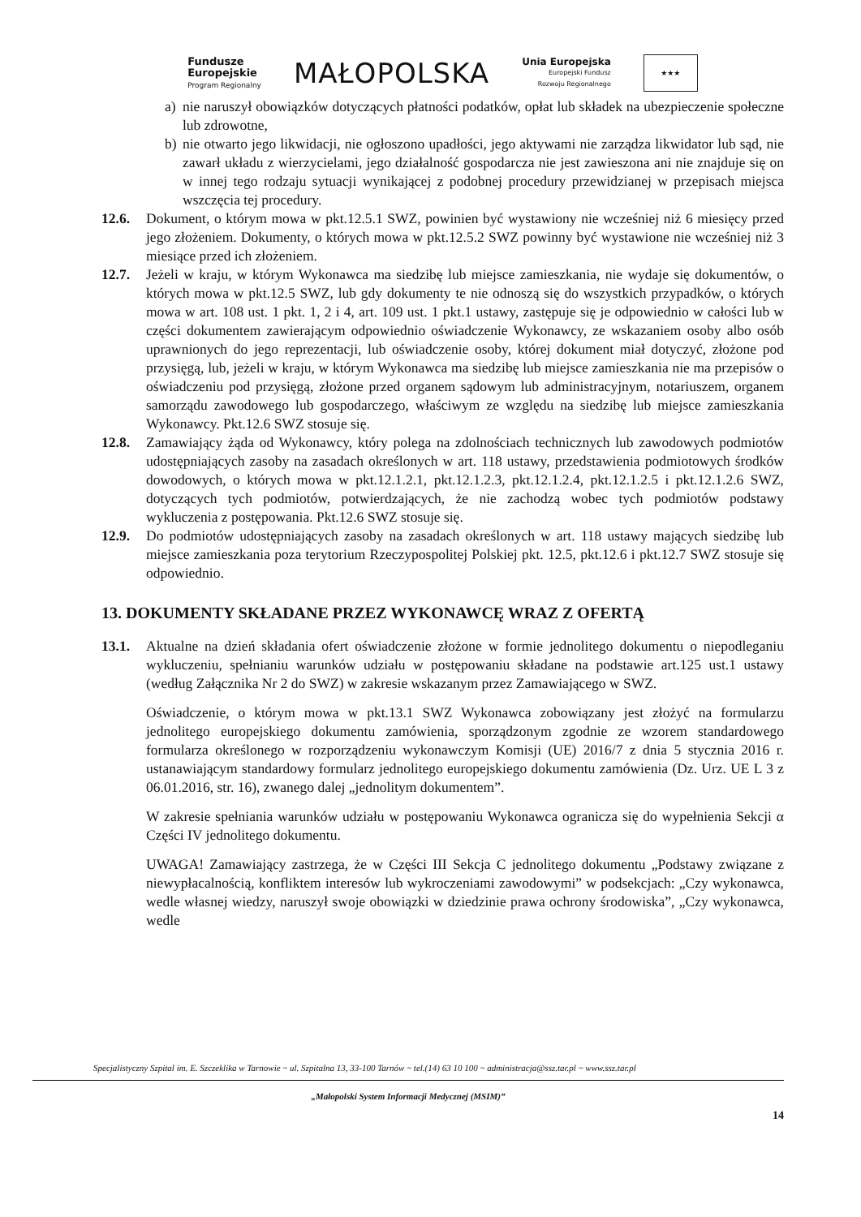Fundusze
Europejskie
Program Regionalny
MAŁOPOLSKA
Unia Europejska
Europejski Fundusz
Rozwoju Regionalnego
★★★
a) nie naruszył obowiązków dotyczących płatności podatków, opłat lub składek na ubezpieczenie społeczne lub zdrowotne,
b) nie otwarto jego likwidacji, nie ogłoszono upadłości, jego aktywami nie zarządza likwidator lub sąd, nie zawarł układu z wierzycielami, jego działalność gospodarcza nie jest zawieszona ani nie znajduje się on w innej tego rodzaju sytuacji wynikającej z podobnej procedury przewidzianej w przepisach miejsca wszczęcia tej procedury.
12.6. Dokument, o którym mowa w pkt.12.5.1 SWZ, powinien być wystawiony nie wcześniej niż 6 miesięcy przed jego złożeniem. Dokumenty, o których mowa w pkt.12.5.2 SWZ powinny być wystawione nie wcześniej niż 3 miesiące przed ich złożeniem.
12.7. Jeżeli w kraju, w którym Wykonawca ma siedzibę lub miejsce zamieszkania, nie wydaje się dokumentów, o których mowa w pkt.12.5 SWZ, lub gdy dokumenty te nie odnoszą się do wszystkich przypadków, o których mowa w art. 108 ust. 1 pkt. 1, 2 i 4, art. 109 ust. 1 pkt.1 ustawy, zastępuje się je odpowiednio w całości lub w części dokumentem zawierającym odpowiednio oświadczenie Wykonawcy, ze wskazaniem osoby albo osób uprawnionych do jego reprezentacji, lub oświadczenie osoby, której dokument miał dotyczyć, złożone pod przysięgą, lub, jeżeli w kraju, w którym Wykonawca ma siedzibę lub miejsce zamieszkania nie ma przepisów o oświadczeniu pod przysięgą, złożone przed organem sądowym lub administracyjnym, notariuszem, organem samorządu zawodowego lub gospodarczego, właściwym ze względu na siedzibę lub miejsce zamieszkania Wykonawcy. Pkt.12.6 SWZ stosuje się.
12.8. Zamawiający żąda od Wykonawcy, który polega na zdolnościach technicznych lub zawodowych podmiotów udostępniających zasoby na zasadach określonych w art. 118 ustawy, przedstawienia podmiotowych środków dowodowych, o których mowa w pkt.12.1.2.1, pkt.12.1.2.3, pkt.12.1.2.4, pkt.12.1.2.5 i pkt.12.1.2.6 SWZ, dotyczących tych podmiotów, potwierdzających, że nie zachodzą wobec tych podmiotów podstawy wykluczenia z postępowania. Pkt.12.6 SWZ stosuje się.
12.9. Do podmiotów udostępniających zasoby na zasadach określonych w art. 118 ustawy mających siedzibę lub miejsce zamieszkania poza terytorium Rzeczypospolitej Polskiej pkt. 12.5, pkt.12.6 i pkt.12.7 SWZ stosuje się odpowiednio.
13. DOKUMENTY SKŁADANE PRZEZ WYKONAWCĘ WRAZ Z OFERTĄ
13.1. Aktualne na dzień składania ofert oświadczenie złożone w formie jednolitego dokumentu o niepodleganiu wykluczeniu, spełnianiu warunków udziału w postępowaniu składane na podstawie art.125 ust.1 ustawy (według Załącznika Nr 2 do SWZ) w zakresie wskazanym przez Zamawiającego w SWZ.
Oświadczenie, o którym mowa w pkt.13.1 SWZ Wykonawca zobowiązany jest złożyć na formularzu jednolitego europejskiego dokumentu zamówienia, sporządzonym zgodnie ze wzorem standardowego formularza określonego w rozporządzeniu wykonawczym Komisji (UE) 2016/7 z dnia 5 stycznia 2016 r. ustanawiającym standardowy formularz jednolitego europejskiego dokumentu zamówienia (Dz. Urz. UE L 3 z 06.01.2016, str. 16), zwanego dalej „jednolitym dokumentem”.
W zakresie spełniania warunków udziału w postępowaniu Wykonawca ogranicza się do wypełnienia Sekcji α Części IV jednolitego dokumentu.
UWAGA! Zamawiający zastrzega, że w Części III Sekcja C jednolitego dokumentu „Podstawy związane z niewypłacalnością, konfliktem interesów lub wykroczeniami zawodowymi” w podsekcjach: „Czy wykonawca, wedle własnej wiedzy, naruszył swoje obowiązki w dziedzinie prawa ochrony środowiska”, „Czy wykonawca, wedle
Specjalistyczny Szpital im. E. Szczeklika w Tarnowie ~ ul. Szpitalna 13, 33-100 Tarnów ~ tel.(14) 63 10 100 ~ administracja@ssz.tar.pl ~ www.ssz.tar.pl
„Małopolski System Informacji Medycznej (MSIM)”
14